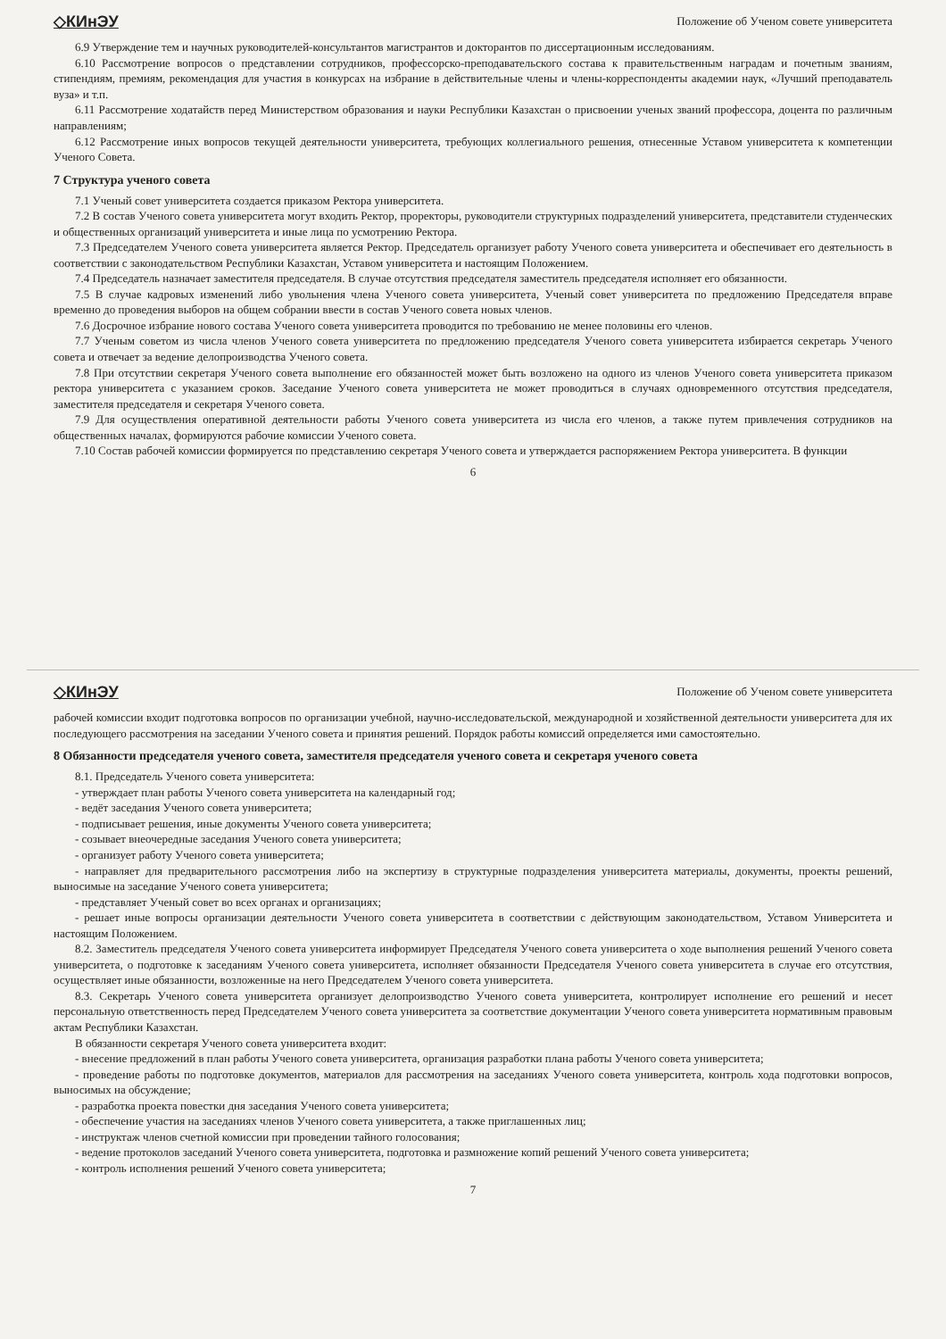◇КИнЭУ Положение об Ученом совете университета
6.9 Утверждение тем и научных руководителей-консультантов магистрантов и докторантов по диссертационным исследованиям.
6.10 Рассмотрение вопросов о представлении сотрудников, профессорско-преподавательского состава к правительственным наградам и почетным званиям, стипендиям, премиям, рекомендация для участия в конкурсах на избрание в действительные члены и члены-корреспонденты академии наук, «Лучший преподаватель вуза» и т.п.
6.11 Рассмотрение ходатайств перед Министерством образования и науки Республики Казахстан о присвоении ученых званий профессора, доцента по различным направлениям;
6.12 Рассмотрение иных вопросов текущей деятельности университета, требующих коллегиального решения, отнесенные Уставом университета к компетенции Ученого Совета.
7 Структура ученого совета
7.1 Ученый совет университета создается приказом Ректора университета.
7.2 В состав Ученого совета университета могут входить Ректор, проректоры, руководители структурных подразделений университета, представители студенческих и общественных организаций университета и иные лица по усмотрению Ректора.
7.3 Председателем Ученого совета университета является Ректор. Председатель организует работу Ученого совета университета и обеспечивает его деятельность в соответствии с законодательством Республики Казахстан, Уставом университета и настоящим Положением.
7.4 Председатель назначает заместителя председателя. В случае отсутствия председателя заместитель председателя исполняет его обязанности.
7.5 В случае кадровых изменений либо увольнения члена Ученого совета университета, Ученый совет университета по предложению Председателя вправе временно до проведения выборов на общем собрании ввести в состав Ученого совета новых членов.
7.6 Досрочное избрание нового состава Ученого совета университета проводится по требованию не менее половины его членов.
7.7 Ученым советом из числа членов Ученого совета университета по предложению председателя Ученого совета университета избирается секретарь Ученого совета и отвечает за ведение делопроизводства Ученого совета.
7.8 При отсутствии секретаря Ученого совета выполнение его обязанностей может быть возложено на одного из членов Ученого совета университета приказом ректора университета с указанием сроков. Заседание Ученого совета университета не может проводиться в случаях одновременного отсутствия председателя, заместителя председателя и секретаря Ученого совета.
7.9 Для осуществления оперативной деятельности работы Ученого совета университета из числа его членов, а также путем привлечения сотрудников на общественных началах, формируются рабочие комиссии Ученого совета.
7.10 Состав рабочей комиссии формируется по представлению секретаря Ученого совета и утверждается распоряжением Ректора университета. В функции
6
◇КИнЭУ Положение об Ученом совете университета
рабочей комиссии входит подготовка вопросов по организации учебной, научно-исследовательской, международной и хозяйственной деятельности университета для их последующего рассмотрения на заседании Ученого совета и принятия решений. Порядок работы комиссий определяется ими самостоятельно.
8 Обязанности председателя ученого совета, заместителя председателя ученого совета и секретаря ученого совета
8.1. Председатель Ученого совета университета:
- утверждает план работы Ученого совета университета на календарный год;
- ведёт заседания Ученого совета университета;
- подписывает решения, иные документы Ученого совета университета;
- созывает внеочередные заседания Ученого совета университета;
- организует работу Ученого совета университета;
- направляет для предварительного рассмотрения либо на экспертизу в структурные подразделения университета материалы, документы, проекты решений, выносимые на заседание Ученого совета университета;
- представляет Ученый совет во всех органах и организациях;
- решает иные вопросы организации деятельности Ученого совета университета в соответствии с действующим законодательством, Уставом Университета и настоящим Положением.
8.2. Заместитель председателя Ученого совета университета информирует Председателя Ученого совета университета о ходе выполнения решений Ученого совета университета, о подготовке к заседаниям Ученого совета университета, исполняет обязанности Председателя Ученого совета университета в случае его отсутствия, осуществляет иные обязанности, возложенные на него Председателем Ученого совета университета.
8.3. Секретарь Ученого совета университета организует делопроизводство Ученого совета университета, контролирует исполнение его решений и несет персональную ответственность перед Председателем Ученого совета университета за соответствие документации Ученого совета университета нормативным правовым актам Республики Казахстан.
В обязанности секретаря Ученого совета университета входит:
- внесение предложений в план работы Ученого совета университета, организация разработки плана работы Ученого совета университета;
- проведение работы по подготовке документов, материалов для рассмотрения на заседаниях Ученого совета университета, контроль хода подготовки вопросов, выносимых на обсуждение;
- разработка проекта повестки дня заседания Ученого совета университета;
- обеспечение участия на заседаниях членов Ученого совета университета, а также приглашенных лиц;
- инструктаж членов счетной комиссии при проведении тайного голосования;
- ведение протоколов заседаний Ученого совета университета, подготовка и размножение копий решений Ученого совета университета;
- контроль исполнения решений Ученого совета университета;
7